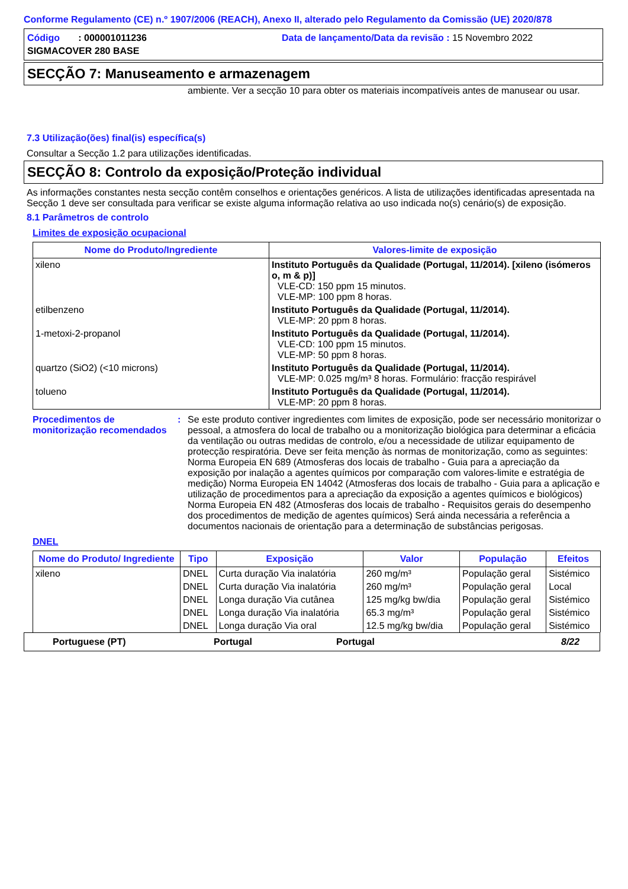Conforme Regulamento (CE) n.º 1907/2006 (REACH), Anexo II, alterado pelo Regulamento da Comissão (UE) 2020/878
Código : 000001011236
Data de lançamento/Data da revisão : 15 Novembro 2022
SIGMACOVER 280 BASE
SECÇÃO 7: Manuseamento e armazenagem
ambiente. Ver a secção 10 para obter os materiais incompatíveis antes de manusear ou usar.
7.3 Utilização(ões) final(is) específica(s)
Consultar a Secção 1.2 para utilizações identificadas.
SECÇÃO 8: Controlo da exposição/Proteção individual
As informações constantes nesta secção contêm conselhos e orientações genéricos. A lista de utilizações identificadas apresentada na Secção 1 deve ser consultada para verificar se existe alguma informação relativa ao uso indicada no(s) cenário(s) de exposição.
8.1 Parâmetros de controlo
Limites de exposição ocupacional
| Nome do Produto/Ingrediente | Valores-limite de exposição |
| --- | --- |
| xileno | Instituto Português da Qualidade (Portugal, 11/2014). [xileno (isómeros o, m & p)] VLE-CD: 150 ppm 15 minutos. VLE-MP: 100 ppm 8 horas. |
| etilbenzeno | Instituto Português da Qualidade (Portugal, 11/2014). VLE-MP: 20 ppm 8 horas. |
| 1-metoxi-2-propanol | Instituto Português da Qualidade (Portugal, 11/2014). VLE-CD: 100 ppm 15 minutos. VLE-MP: 50 ppm 8 horas. |
| quartzo (SiO2) (<10 microns) | Instituto Português da Qualidade (Portugal, 11/2014). VLE-MP: 0.025 mg/m³ 8 horas. Formulário: fracção respirável |
| tolueno | Instituto Português da Qualidade (Portugal, 11/2014). VLE-MP: 20 ppm 8 horas. |
Procedimentos de monitorização recomendados
: Se este produto contiver ingredientes com limites de exposição, pode ser necessário monitorizar o pessoal, a atmosfera do local de trabalho ou a monitorização biológica para determinar a eficácia da ventilação ou outras medidas de controlo, e/ou a necessidade de utilizar equipamento de protecção respiratória. Deve ser feita menção às normas de monitorização, como as seguintes: Norma Europeia EN 689 (Atmosferas dos locais de trabalho - Guia para a apreciação da exposição por inalação a agentes químicos por comparação com valores-limite e estratégia de medição) Norma Europeia EN 14042 (Atmosferas dos locais de trabalho - Guia para a aplicação e utilização de procedimentos para a apreciação da exposição a agentes químicos e biológicos) Norma Europeia EN 482 (Atmosferas dos locais de trabalho - Requisitos gerais do desempenho dos procedimentos de medição de agentes químicos) Será ainda necessária a referência a documentos nacionais de orientação para a determinação de substâncias perigosas.
DNEL
| Nome do Produto/ Ingrediente | Tipo | Exposição | Valor | População | Efeitos |
| --- | --- | --- | --- | --- | --- |
| xileno | DNEL | Curta duração Via inalatória | 260 mg/m³ | População geral | Sistémico |
| | DNEL | Curta duração Via inalatória | 260 mg/m³ | População geral | Local |
| | DNEL | Longa duração Via cutânea | 125 mg/kg bw/dia | População geral | Sistémico |
| | DNEL | Longa duração Via inalatória | 65.3 mg/m³ | População geral | Sistémico |
| | DNEL | Longa duração Via oral | 12.5 mg/kg bw/dia | População geral | Sistémico |
Portuguese (PT) Portugal Portugal 8/22